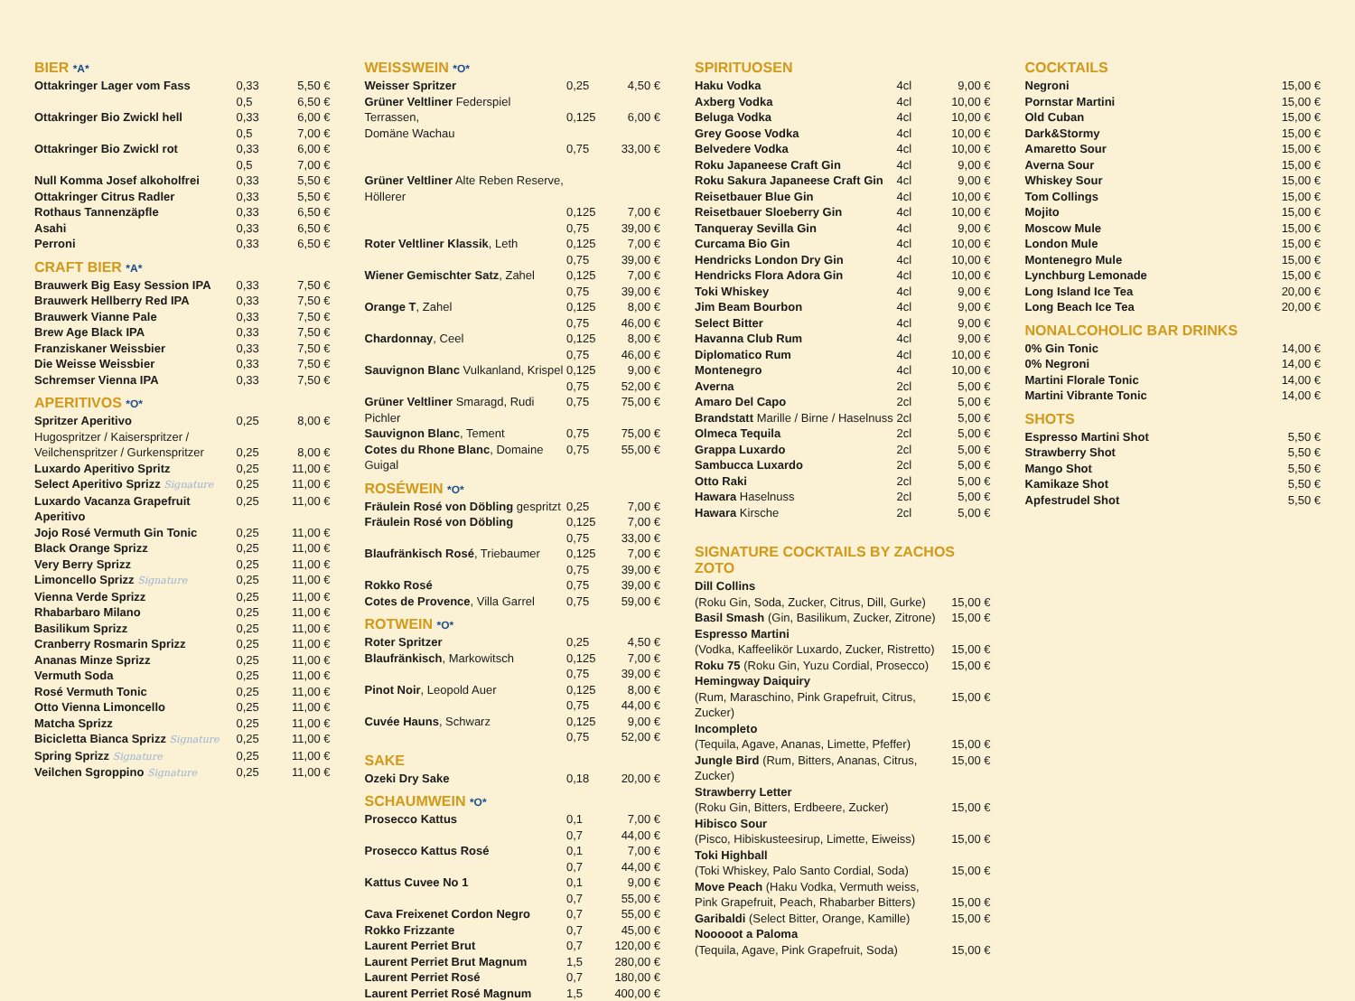BIER *A*
| Ottakringer Lager vom Fass | 0,33 | 5,50 € |
| | 0,5 | 6,50 € |
| Ottakringer Bio Zwickl hell | 0,33 | 6,00 € |
| | 0,5 | 7,00 € |
| Ottakringer Bio Zwickl rot | 0,33 | 6,00 € |
| | 0,5 | 7,00 € |
| Null Komma Josef alkoholfrei | 0,33 | 5,50 € |
| Ottakringer Citrus Radler | 0,33 | 5,50 € |
| Rothaus Tannenzäpfle | 0,33 | 6,50 € |
| Asahi | 0,33 | 6,50 € |
| Perroni | 0,33 | 6,50 € |
CRAFT BIER *A*
| Brauwerk Big Easy Session IPA | 0,33 | 7,50 € |
| Brauwerk Hellberry Red IPA | 0,33 | 7,50 € |
| Brauwerk Vianne Pale | 0,33 | 7,50 € |
| Brew Age Black IPA | 0,33 | 7,50 € |
| Franziskaner Weissbier | 0,33 | 7,50 € |
| Die Weisse Weissbier | 0,33 | 7,50 € |
| Schremser Vienna IPA | 0,33 | 7,50 € |
APERITIVOS *O*
| Spritzer Aperitivo | 0,25 | 8,00 € |
| Hugospritzer / Kaiserspritzer / Veilchenspritzer / Gurkenspritzer | 0,25 | 8,00 € |
| Luxardo Aperitivo Spritz | 0,25 | 11,00 € |
| Select Aperitivo Sprizz Signature | 0,25 | 11,00 € |
| Luxardo Vacanza Grapefruit Aperitivo | 0,25 | 11,00 € |
| Jojo Rosé Vermuth Gin Tonic | 0,25 | 11,00 € |
| Black Orange Sprizz | 0,25 | 11,00 € |
| Very Berry Sprizz | 0,25 | 11,00 € |
| Limoncello Sprizz Signature | 0,25 | 11,00 € |
| Vienna Verde Sprizz | 0,25 | 11,00 € |
| Rhabarbaro Milano | 0,25 | 11,00 € |
| Basilikum Sprizz | 0,25 | 11,00 € |
| Cranberry Rosmarin Sprizz | 0,25 | 11,00 € |
| Ananas Minze Sprizz | 0,25 | 11,00 € |
| Vermuth Soda | 0,25 | 11,00 € |
| Rosé Vermuth Tonic | 0,25 | 11,00 € |
| Otto Vienna Limoncello | 0,25 | 11,00 € |
| Matcha Sprizz | 0,25 | 11,00 € |
| Bicicletta Bianca Sprizz Signature | 0,25 | 11,00 € |
| Spring Sprizz Signature | 0,25 | 11,00 € |
| Veilchen Sgroppino Signature | 0,25 | 11,00 € |
WEISSWEIN *O*
| Weisser Spritzer | 0,25 | 4,50 € |
| Grüner Veltliner Federspiel Terrassen, Domäne Wachau | 0,125 | 6,00 € |
| | 0,75 | 33,00 € |
| Grüner Veltliner Alte Reben Reserve, Höllerer | 0,125 | 7,00 € |
| | 0,75 | 39,00 € |
| Roter Veltliner Klassik , Leth | 0,125 | 7,00 € |
| | 0,75 | 39,00 € |
| Wiener Gemischter Satz , Zahel | 0,125 | 7,00 € |
| | 0,75 | 39,00 € |
| Orange T , Zahel | 0,125 | 8,00 € |
| | 0,75 | 46,00 € |
| Chardonnay , Ceel | 0,125 | 8,00 € |
| | 0,75 | 46,00 € |
| Sauvignon Blanc Vulkanland, Krispel | 0,125 | 9,00 € |
| | 0,75 | 52,00 € |
| Grüner Veltliner Smaragd, Rudi Pichler | 0,75 | 75,00 € |
| Sauvignon Blanc , Tement | 0,75 | 75,00 € |
| Cotes du Rhone Blanc , Domaine Guigal | 0,75 | 55,00 € |
ROSÉWEIN *O*
| Fräulein Rosé von Döbling gespritzt | 0,25 | 7,00 € |
| Fräulein Rosé von Döbling | 0,125 | 7,00 € |
| | 0,75 | 33,00 € |
| Blaufränkisch Rosé , Triebaumer | 0,125 | 7,00 € |
| | 0,75 | 39,00 € |
| Rokko Rosé | 0,75 | 39,00 € |
| Cotes de Provence , Villa Garrel | 0,75 | 59,00 € |
ROTWEIN *O*
| Roter Spritzer | 0,25 | 4,50 € |
| Blaufränkisch , Markowitsch | 0,125 | 7,00 € |
| | 0,75 | 39,00 € |
| Pinot Noir , Leopold Auer | 0,125 | 8,00 € |
| | 0,75 | 44,00 € |
| Cuvée Hauns , Schwarz | 0,125 | 9,00 € |
| | 0,75 | 52,00 € |
SAKE
| Ozeki Dry Sake | 0,18 | 20,00 € |
SCHAUMWEIN *O*
| Prosecco Kattus | 0,1 | 7,00 € |
| | 0,7 | 44,00 € |
| Prosecco Kattus Rosé | 0,1 | 7,00 € |
| | 0,7 | 44,00 € |
| Kattus Cuvee No 1 | 0,1 | 9,00 € |
| | 0,7 | 55,00 € |
| Cava Freixenet Cordon Negro | 0,7 | 55,00 € |
| Rokko Frizzante | 0,7 | 45,00 € |
| Laurent Perriet Brut | 0,7 | 120,00 € |
| Laurent Perriet Brut Magnum | 1,5 | 280,00 € |
| Laurent Perriet Rosé | 0,7 | 180,00 € |
| Laurent Perriet Rosé Magnum | 1,5 | 400,00 € |
SPIRITUOSEN
| Haku Vodka | 4cl | 9,00 € |
| Axberg Vodka | 4cl | 10,00 € |
| Beluga Vodka | 4cl | 10,00 € |
| Grey Goose Vodka | 4cl | 10,00 € |
| Belvedere Vodka | 4cl | 10,00 € |
| Roku Japaneese Craft Gin | 4cl | 9,00 € |
| Roku Sakura Japaneese Craft Gin | 4cl | 9,00 € |
| Reisetbauer Blue Gin | 4cl | 10,00 € |
| Reisetbauer Sloeberry Gin | 4cl | 10,00 € |
| Tanqueray Sevilla Gin | 4cl | 9,00 € |
| Curcama Bio Gin | 4cl | 10,00 € |
| Hendricks London Dry Gin | 4cl | 10,00 € |
| Hendricks Flora Adora Gin | 4cl | 10,00 € |
| Toki Whiskey | 4cl | 9,00 € |
| Jim Beam Bourbon | 4cl | 9,00 € |
| Select Bitter | 4cl | 9,00 € |
| Havanna Club Rum | 4cl | 9,00 € |
| Diplomatico Rum | 4cl | 10,00 € |
| Montenegro | 4cl | 10,00 € |
| Averna | 2cl | 5,00 € |
| Amaro Del Capo | 2cl | 5,00 € |
| Brandstatt Marille / Birne / Haselnuss | 2cl | 5,00 € |
| Olmeca Tequila | 2cl | 5,00 € |
| Grappa Luxardo | 2cl | 5,00 € |
| Sambucca Luxardo | 2cl | 5,00 € |
| Otto Raki | 2cl | 5,00 € |
| Hawara Haselnuss | 2cl | 5,00 € |
| Hawara Kirsche | 2cl | 5,00 € |
SIGNATURE COCKTAILS BY ZACHOS ZOTO
| Dill Collins (Roku Gin, Soda, Zucker, Citrus, Dill, Gurke) | 15,00 € |
| Basil Smash (Gin, Basilikum, Zucker, Zitrone) | 15,00 € |
| Espresso Martini (Vodka, Kaffeelikör Luxardo, Zucker, Ristretto) | 15,00 € |
| Roku 75 (Roku Gin, Yuzu Cordial, Prosecco) | 15,00 € |
| Hemingway Daiquiry (Rum, Maraschino, Pink Grapefruit, Citrus, Zucker) | 15,00 € |
| Incompleto (Tequila, Agave, Ananas, Limette, Pfeffer) | 15,00 € |
| Jungle Bird (Rum, Bitters, Ananas, Citrus, Zucker) | 15,00 € |
| Strawberry Letter (Roku Gin, Bitters, Erdbeere, Zucker) | 15,00 € |
| Hibisco Sour (Pisco, Hibiskusteesirup, Limette, Eiweiss) | 15,00 € |
| Toki Highball (Toki Whiskey, Palo Santo Cordial, Soda) | 15,00 € |
| Move Peach (Haku Vodka, Vermuth weiss, Pink Grapefruit, Peach, Rhabarber Bitters) | 15,00 € |
| Garibaldi (Select Bitter, Orange, Kamille) | 15,00 € |
| Nooooot a Paloma (Tequila, Agave, Pink Grapefruit, Soda) | 15,00 € |
COCKTAILS
| Negroni | 15,00 € |
| Pornstar Martini | 15,00 € |
| Old Cuban | 15,00 € |
| Dark&Stormy | 15,00 € |
| Amaretto Sour | 15,00 € |
| Averna Sour | 15,00 € |
| Whiskey Sour | 15,00 € |
| Tom Collings | 15,00 € |
| Mojito | 15,00 € |
| Moscow Mule | 15,00 € |
| London Mule | 15,00 € |
| Montenegro Mule | 15,00 € |
| Lynchburg Lemonade | 15,00 € |
| Long Island Ice Tea | 20,00 € |
| Long Beach Ice Tea | 20,00 € |
NONALCOHOLIC BAR DRINKS
| 0% Gin Tonic | 14,00 € |
| 0% Negroni | 14,00 € |
| Martini Florale Tonic | 14,00 € |
| Martini Vibrante Tonic | 14,00 € |
SHOTS
| Espresso Martini Shot | 5,50 € |
| Strawberry Shot | 5,50 € |
| Mango Shot | 5,50 € |
| Kamikaze Shot | 5,50 € |
| Apfestrudel Shot | 5,50 € |